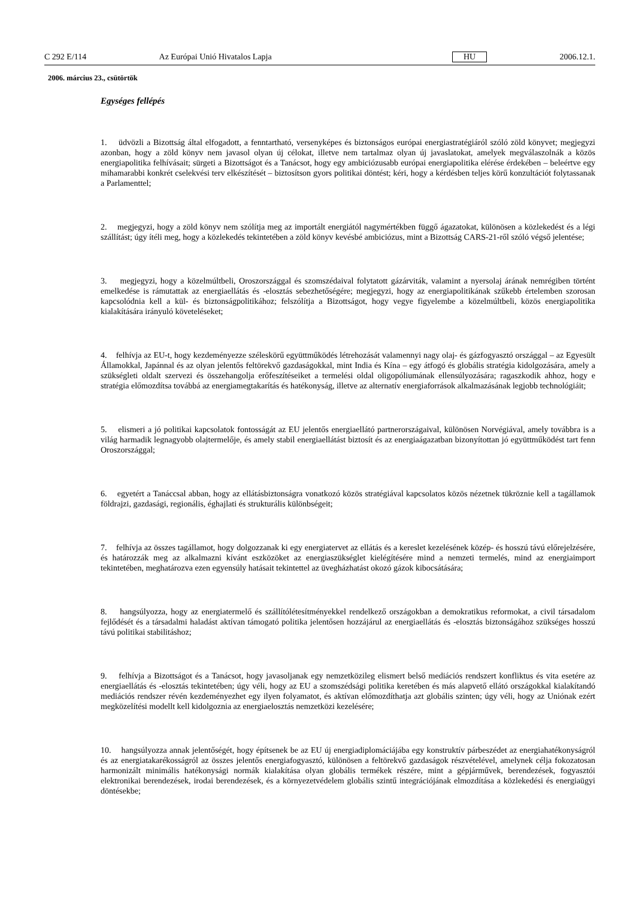C 292 E/114 Az Európai Unió Hivatalos Lapja HU 2006.12.1.
2006. március 23., csütörtök
Egységes fellépés
1. üdvözli a Bizottság által elfogadott, a fenntartható, versenyképes és biztonságos európai energiastratégiáról szóló zöld könyvet; megjegyzi azonban, hogy a zöld könyv nem javasol olyan új célokat, illetve nem tartalmaz olyan új javaslatokat, amelyek megválaszolnák a közös energiapolitika felhívásait; sürgeti a Bizottságot és a Tanácsot, hogy egy ambiciózusabb európai energiapolitika elérése érdekében – beleértve egy mihamarabbi konkrét cselekvési terv elkészítését – biztosítson gyors politikai döntést; kéri, hogy a kérdésben teljes körű konzultációt folytassanak a Parlamenttel;
2. megjegyzi, hogy a zöld könyv nem szólítja meg az importált energiától nagymértékben függő ágazatokat, különösen a közlekedést és a légi szállítást; úgy ítéli meg, hogy a közlekedés tekintetében a zöld könyv kevésbé ambiciózus, mint a Bizottság CARS-21-ről szóló végső jelentése;
3. megjegyzi, hogy a közelmúltbeli, Oroszországgal és szomszédaival folytatott gázárviták, valamint a nyersolaj árának nemrégiben történt emelkedése is rámutattak az energiaellátás és -elosztás sebezhetőségére; megjegyzi, hogy az energiapolitikának szűkebb értelemben szorosan kapcsolódnia kell a kül- és biztonságpolitikához; felszólítja a Bizottságot, hogy vegye figyelembe a közelmúltbeli, közös energiapolitika kialakítására irányuló követeléseket;
4. felhívja az EU-t, hogy kezdeményezze széleskörű együttműködés létrehozását valamennyi nagy olaj- és gázfogyasztó országgal – az Egyesült Államokkal, Japánnal és az olyan jelentős feltörekvő gazdaságokkal, mint India és Kína – egy átfogó és globális stratégia kidolgozására, amely a szükségleti oldalt szervezi és összehangolja erőfeszítéseiket a termelési oldal oligopóliumának ellensúlyozására; ragaszkodik ahhoz, hogy e stratégia előmozdítsa továbbá az energiamegtakarítás és hatékonyság, illetve az alternatív energiaforrások alkalmazásának legjobb technológiáit;
5. elismeri a jó politikai kapcsolatok fontosságát az EU jelentős energiaellátó partnerországaival, különösen Norvégiával, amely továbbra is a világ harmadik legnagyobb olajtermelője, és amely stabil energiaellátást biztosít és az energiaágazatban bizonyítottan jó együttműködést tart fenn Oroszországgal;
6. egyetért a Tanáccsal abban, hogy az ellátásbiztonságra vonatkozó közös stratégiával kapcsolatos közös nézetnek tükröznie kell a tagállamok földrajzi, gazdasági, regionális, éghajlati és strukturális különbségeit;
7. felhívja az összes tagállamot, hogy dolgozzanak ki egy energiatervet az ellátás és a kereslet kezelésének közép- és hosszú távú előrejelzésére, és határozzák meg az alkalmazni kívánt eszközöket az energiaszükséglet kielégítésére mind a nemzeti termelés, mind az energiaimport tekintetében, meghatározva ezen egyensúly hatásait tekintettel az üvegházhatást okozó gázok kibocsátására;
8. hangsúlyozza, hogy az energiatermelő és szállítólétesítményekkel rendelkező országokban a demokratikus reformokat, a civil társadalom fejlődését és a társadalmi haladást aktívan támogató politika jelentősen hozzájárul az energiaellátás és -elosztás biztonságához szükséges hosszú távú politikai stabilitáshoz;
9. felhívja a Bizottságot és a Tanácsot, hogy javasoljanak egy nemzetközileg elismert belső mediációs rendszert konfliktus és vita esetére az energiaellátás és -elosztás tekintetében; úgy véli, hogy az EU a szomszédsági politika keretében és más alapvető ellátó országokkal kialakítandó mediációs rendszer révén kezdeményezhet egy ilyen folyamatot, és aktívan előmozdíthatja azt globális szinten; úgy véli, hogy az Uniónak ezért megközelítési modellt kell kidolgoznia az energiaelosztás nemzetközi kezelésére;
10. hangsúlyozza annak jelentőségét, hogy építsenek be az EU új energiadiplomáciájába egy konstruktív párbeszédet az energiahatékonyságról és az energiatakarékosságról az összes jelentős energiafogyasztó, különösen a feltörekvő gazdaságok részvételével, amelynek célja fokozatosan harmonizált minimális hatékonysági normák kialakítása olyan globális termékek részére, mint a gépjárművek, berendezések, fogyasztói elektronikai berendezések, irodai berendezések, és a környezetvédelem globális szintű integrációjának elmozdítása a közlekedési és energiaügyi döntésekbe;